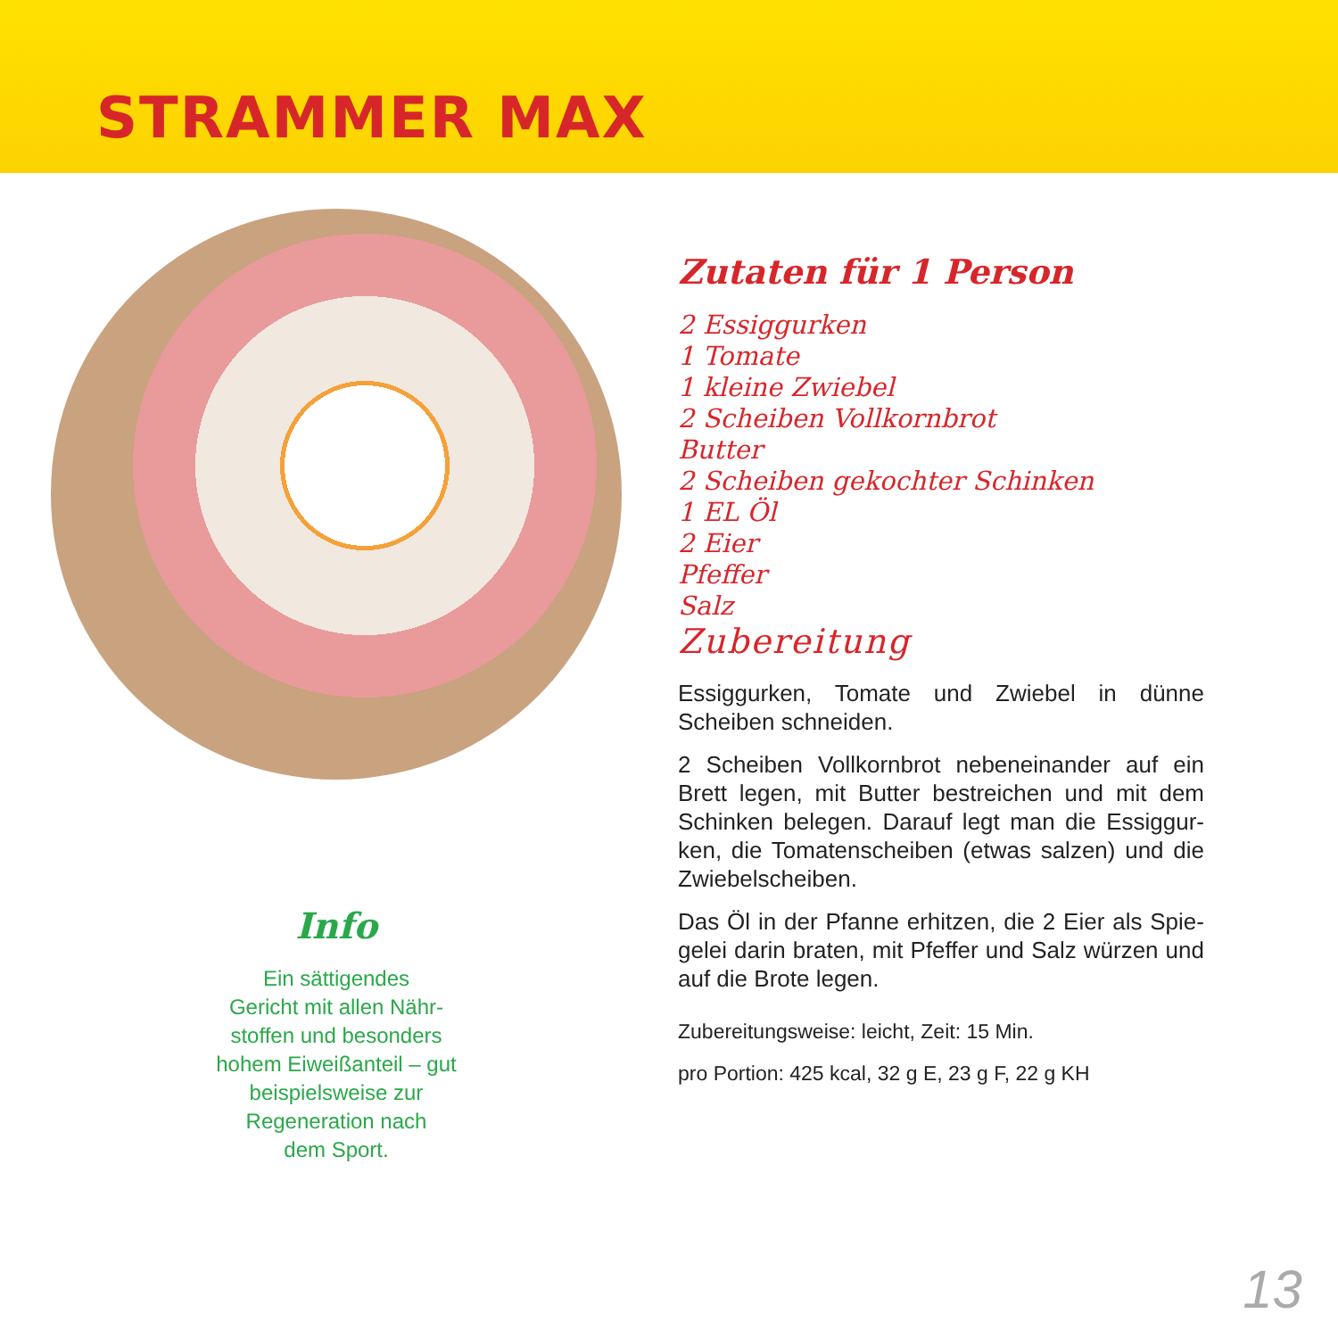STRAMMER MAX
Info
Ein sättigendes
Gericht mit allen Nähr-
stoffen und besonders
hohem Eiweißanteil – gut
beispielsweise zur
Regeneration nach
dem Sport.
Zutaten für 1 Person
2 Essiggurken
1 Tomate
1 kleine Zwiebel
2 Scheiben Vollkornbrot
Butter
2 Scheiben gekochter Schinken
1 EL Öl
2 Eier
Pfeffer
Salz
Zubereitung
Essiggurken, Tomate und Zwiebel in dünne Scheiben schneiden.
2 Scheiben Vollkornbrot nebeneinander auf ein Brett legen, mit Butter bestreichen und mit dem Schinken belegen. Darauf legt man die Essiggur­ken, die Tomatenscheiben (etwas salzen) und die Zwiebelscheiben.
Das Öl in der Pfanne erhitzen, die 2 Eier als Spie­gelei darin braten, mit Pfeffer und Salz würzen und auf die Brote legen.
Zubereitungsweise: leicht, Zeit: 15 Min.
pro Portion: 425 kcal, 32 g E, 23 g F, 22 g KH
13